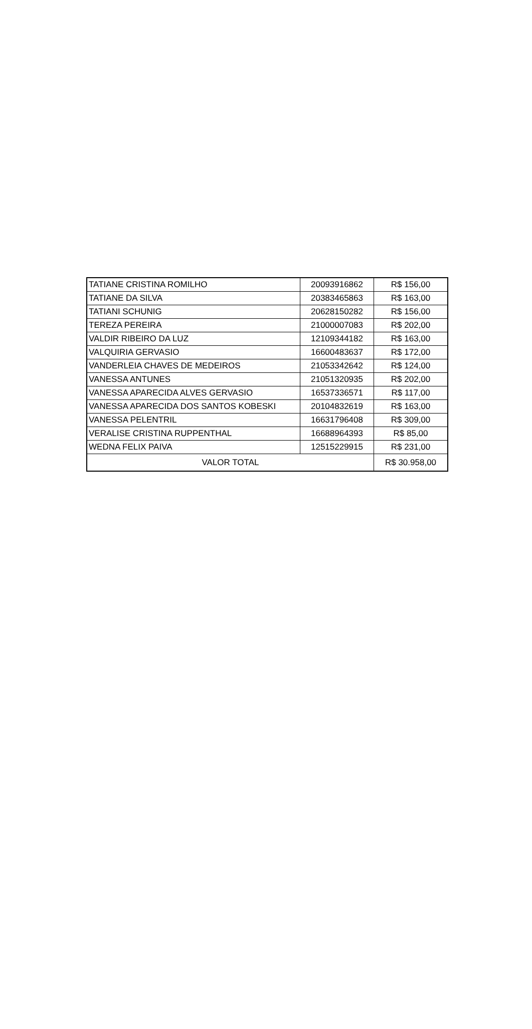| TATIANE CRISTINA ROMILHO | 20093916862 | R$ 156,00 |
| TATIANE DA SILVA | 20383465863 | R$ 163,00 |
| TATIANI SCHUNIG | 20628150282 | R$ 156,00 |
| TEREZA PEREIRA | 21000007083 | R$ 202,00 |
| VALDIR RIBEIRO DA LUZ | 12109344182 | R$ 163,00 |
| VALQUIRIA GERVASIO | 16600483637 | R$ 172,00 |
| VANDERLEIA CHAVES DE MEDEIROS | 21053342642 | R$ 124,00 |
| VANESSA ANTUNES | 21051320935 | R$ 202,00 |
| VANESSA APARECIDA ALVES GERVASIO | 16537336571 | R$ 117,00 |
| VANESSA APARECIDA DOS SANTOS KOBESKI | 20104832619 | R$ 163,00 |
| VANESSA PELENTRIL | 16631796408 | R$ 309,00 |
| VERALISE CRISTINA RUPPENTHAL | 16688964393 | R$ 85,00 |
| WEDNA FELIX PAIVA | 12515229915 | R$ 231,00 |
| VALOR TOTAL | | R$ 30.958,00 |